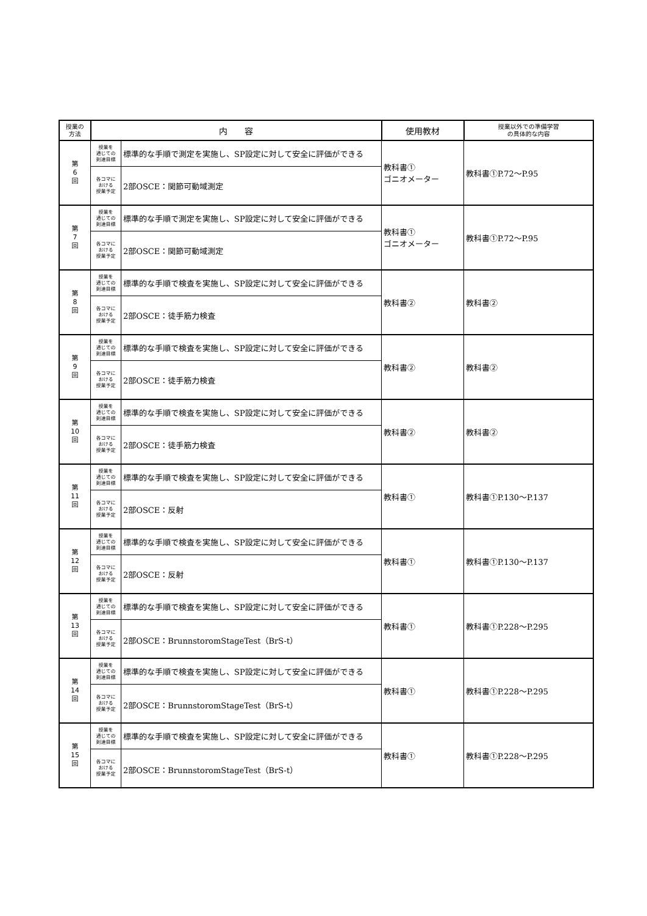| 授業の 方法 | 内 容 | | 使用教材 | 授業以外での準備学習 の具体的な内容 |
| --- | --- | --- | --- | --- |
| 第 6 回 | 授業を 通じての 到達目標 | 標準的な手順で測定を実施し、SP設定に対して安全に評価ができる | 教科書① ゴニオメーター | 教科書①P.72～P.95 |
| | 各コマに おける 授業予定 | 2部OSCE：関節可動域測定 | | |
| 第 7 回 | 授業を 通じての 到達目標 | 標準的な手順で測定を実施し、SP設定に対して安全に評価ができる | 教科書① ゴニオメーター | 教科書①P.72～P.95 |
| | 各コマに おける 授業予定 | 2部OSCE：関節可動域測定 | | |
| 第 8 回 | 授業を 通じての 到達目標 | 標準的な手順で検査を実施し、SP設定に対して安全に評価ができる | 教科書② | 教科書② |
| | 各コマに おける 授業予定 | 2部OSCE：徒手筋力検査 | | |
| 第 9 回 | 授業を 通じての 到達目標 | 標準的な手順で検査を実施し、SP設定に対して安全に評価ができる | 教科書② | 教科書② |
| | 各コマに おける 授業予定 | 2部OSCE：徒手筋力検査 | | |
| 第 10 回 | 授業を 通じての 到達目標 | 標準的な手順で検査を実施し、SP設定に対して安全に評価ができる | 教科書② | 教科書② |
| | 各コマに おける 授業予定 | 2部OSCE：徒手筋力検査 | | |
| 第 11 回 | 授業を 通じての 到達目標 | 標準的な手順で検査を実施し、SP設定に対して安全に評価ができる | 教科書① | 教科書①P.130～P.137 |
| | 各コマに おける 授業予定 | 2部OSCE：反射 | | |
| 第 12 回 | 授業を 通じての 到達目標 | 標準的な手順で検査を実施し、SP設定に対して安全に評価ができる | 教科書① | 教科書①P.130～P.137 |
| | 各コマに おける 授業予定 | 2部OSCE：反射 | | |
| 第 13 回 | 授業を 通じての 到達目標 | 標準的な手順で検査を実施し、SP設定に対して安全に評価ができる | 教科書① | 教科書①P.228～P.295 |
| | 各コマに おける 授業予定 | 2部OSCE：BrunnstoromStageTest（BrS-t） | | |
| 第 14 回 | 授業を 通じての 到達目標 | 標準的な手順で検査を実施し、SP設定に対して安全に評価ができる | 教科書① | 教科書①P.228～P.295 |
| | 各コマに おける 授業予定 | 2部OSCE：BrunnstoromStageTest（BrS-t） | | |
| 第 15 回 | 授業を 通じての 到達目標 | 標準的な手順で検査を実施し、SP設定に対して安全に評価ができる | 教科書① | 教科書①P.228～P.295 |
| | 各コマに おける 授業予定 | 2部OSCE：BrunnstoromStageTest（BrS-t） | | |